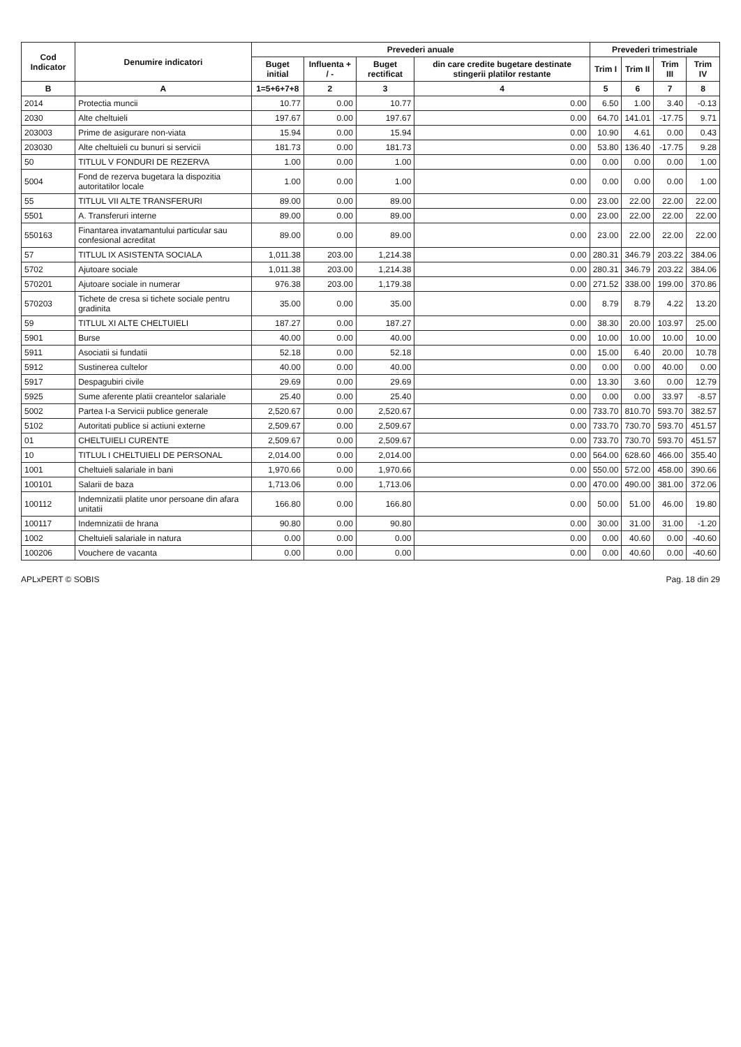| Cod Indicator | Denumire indicatori | Prevederi anuale | | | | Prevederi trimestriale | | | |
| --- | --- | --- | --- | --- | --- | --- | --- | --- | --- |
| | | Buget initial | Influenta + / - | Buget rectificat | din care credite bugetare destinate stingerii platilor restante | Trim I | Trim II | Trim III | Trim IV |
| B | A | 1=5+6+7+8 | 2 | 3 | 4 | 5 | 6 | 7 | 8 |
| 2014 | Protectia muncii | 10.77 | 0.00 | 10.77 | 0.00 | 6.50 | 1.00 | 3.40 | -0.13 |
| 2030 | Alte cheltuieli | 197.67 | 0.00 | 197.67 | 0.00 | 64.70 | 141.01 | -17.75 | 9.71 |
| 203003 | Prime de asigurare non-viata | 15.94 | 0.00 | 15.94 | 0.00 | 10.90 | 4.61 | 0.00 | 0.43 |
| 203030 | Alte cheltuieli cu bunuri si servicii | 181.73 | 0.00 | 181.73 | 0.00 | 53.80 | 136.40 | -17.75 | 9.28 |
| 50 | TITLUL V FONDURI DE REZERVA | 1.00 | 0.00 | 1.00 | 0.00 | 0.00 | 0.00 | 0.00 | 1.00 |
| 5004 | Fond de rezerva bugetara la dispozitia autoritatilor locale | 1.00 | 0.00 | 1.00 | 0.00 | 0.00 | 0.00 | 0.00 | 1.00 |
| 55 | TITLUL VII ALTE TRANSFERURI | 89.00 | 0.00 | 89.00 | 0.00 | 23.00 | 22.00 | 22.00 | 22.00 |
| 5501 | A. Transferuri interne | 89.00 | 0.00 | 89.00 | 0.00 | 23.00 | 22.00 | 22.00 | 22.00 |
| 550163 | Finantarea invatamantului particular sau confesional acreditat | 89.00 | 0.00 | 89.00 | 0.00 | 23.00 | 22.00 | 22.00 | 22.00 |
| 57 | TITLUL IX ASISTENTA SOCIALA | 1,011.38 | 203.00 | 1,214.38 | 0.00 | 280.31 | 346.79 | 203.22 | 384.06 |
| 5702 | Ajutoare sociale | 1,011.38 | 203.00 | 1,214.38 | 0.00 | 280.31 | 346.79 | 203.22 | 384.06 |
| 570201 | Ajutoare sociale in numerar | 976.38 | 203.00 | 1,179.38 | 0.00 | 271.52 | 338.00 | 199.00 | 370.86 |
| 570203 | Tichete de cresa si tichete sociale pentru gradinita | 35.00 | 0.00 | 35.00 | 0.00 | 8.79 | 8.79 | 4.22 | 13.20 |
| 59 | TITLUL XI ALTE CHELTUIELI | 187.27 | 0.00 | 187.27 | 0.00 | 38.30 | 20.00 | 103.97 | 25.00 |
| 5901 | Burse | 40.00 | 0.00 | 40.00 | 0.00 | 10.00 | 10.00 | 10.00 | 10.00 |
| 5911 | Asociatii si fundatii | 52.18 | 0.00 | 52.18 | 0.00 | 15.00 | 6.40 | 20.00 | 10.78 |
| 5912 | Sustinerea cultelor | 40.00 | 0.00 | 40.00 | 0.00 | 0.00 | 0.00 | 40.00 | 0.00 |
| 5917 | Despagubiri civile | 29.69 | 0.00 | 29.69 | 0.00 | 13.30 | 3.60 | 0.00 | 12.79 |
| 5925 | Sume aferente platii creantelor salariale | 25.40 | 0.00 | 25.40 | 0.00 | 0.00 | 0.00 | 33.97 | -8.57 |
| 5002 | Partea I-a Servicii publice generale | 2,520.67 | 0.00 | 2,520.67 | 0.00 | 733.70 | 810.70 | 593.70 | 382.57 |
| 5102 | Autoritati publice si actiuni externe | 2,509.67 | 0.00 | 2,509.67 | 0.00 | 733.70 | 730.70 | 593.70 | 451.57 |
| 01 | CHELTUIELI CURENTE | 2,509.67 | 0.00 | 2,509.67 | 0.00 | 733.70 | 730.70 | 593.70 | 451.57 |
| 10 | TITLUL I CHELTUIELI DE PERSONAL | 2,014.00 | 0.00 | 2,014.00 | 0.00 | 564.00 | 628.60 | 466.00 | 355.40 |
| 1001 | Cheltuieli salariale in bani | 1,970.66 | 0.00 | 1,970.66 | 0.00 | 550.00 | 572.00 | 458.00 | 390.66 |
| 100101 | Salarii de baza | 1,713.06 | 0.00 | 1,713.06 | 0.00 | 470.00 | 490.00 | 381.00 | 372.06 |
| 100112 | Indemnizatii platite unor persoane din afara unitatii | 166.80 | 0.00 | 166.80 | 0.00 | 50.00 | 51.00 | 46.00 | 19.80 |
| 100117 | Indemnizatii de hrana | 90.80 | 0.00 | 90.80 | 0.00 | 30.00 | 31.00 | 31.00 | -1.20 |
| 1002 | Cheltuieli salariale in natura | 0.00 | 0.00 | 0.00 | 0.00 | 0.00 | 40.60 | 0.00 | -40.60 |
| 100206 | Vouchere de vacanta | 0.00 | 0.00 | 0.00 | 0.00 | 0.00 | 40.60 | 0.00 | -40.60 |
APLxPERT © SOBIS Pag. 18 din 29